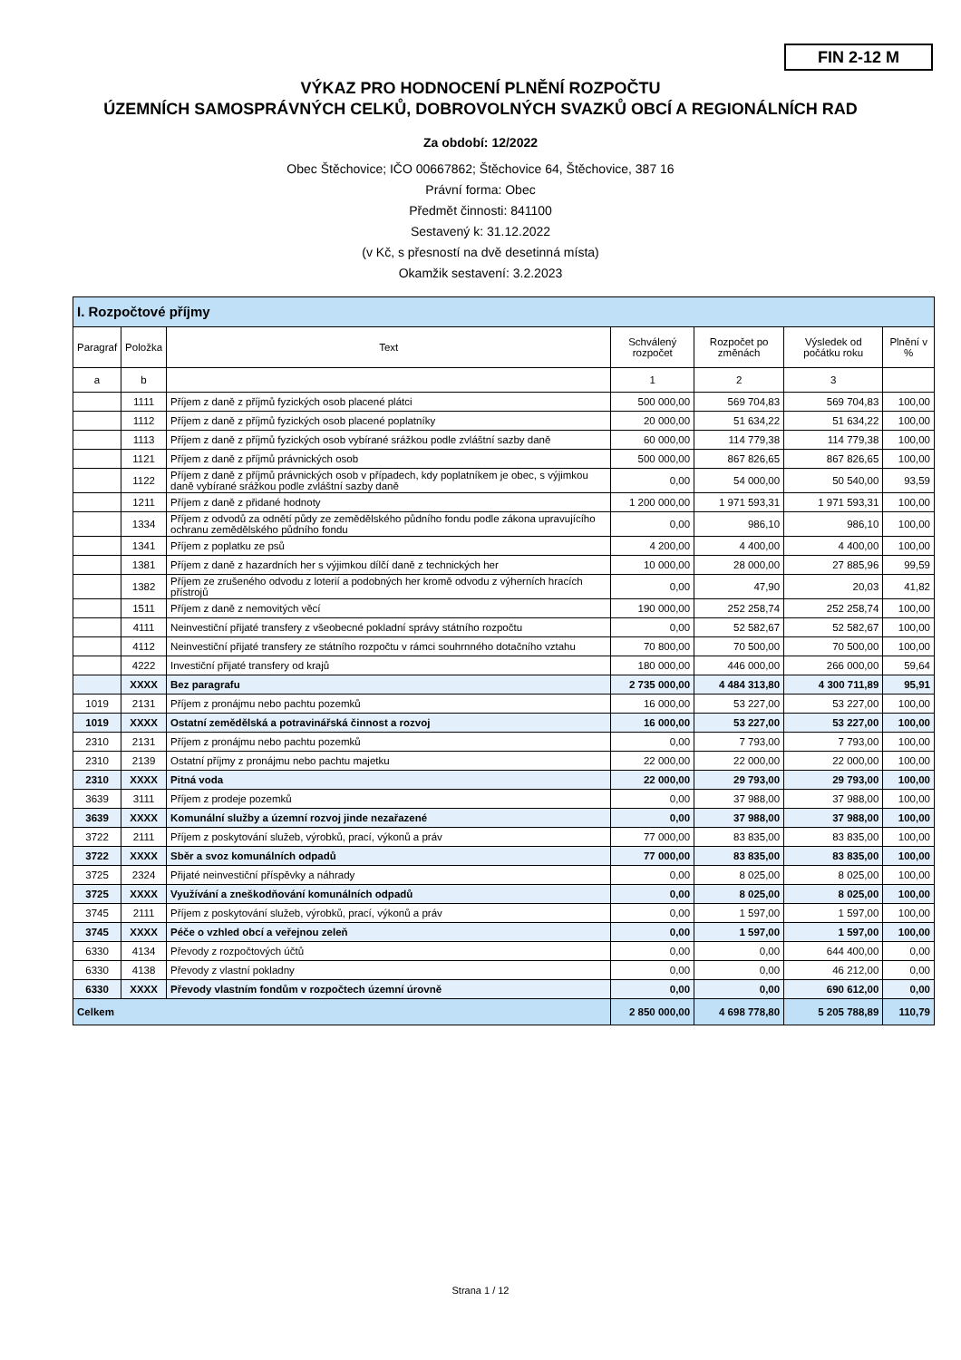FIN 2-12 M
VÝKAZ PRO HODNOCENÍ PLNĚNÍ ROZPOČTU
ÚZEMNÍCH SAMOSPRÁVNÝCH CELKŮ, DOBROVOLNÝCH SVAZKŮ OBCÍ A REGIONÁLNÍCH RAD
Za období: 12/2022
Obec Štěchovice; IČO 00667862; Štěchovice 64, Štěchovice, 387 16
Právní forma: Obec
Předmět činnosti: 841100
Sestavený k: 31.12.2022
(v Kč, s přesností na dvě desetinná místa)
Okamžik sestavení: 3.2.2023
| I. Rozpočtové příjmy | | | | | | |
| Paragraf | Položka | Text | Schválený rozpočet | Rozpočet po změnách | Výsledek od počátku roku | Plnění v % |
| a | b | | 1 | 2 | 3 | |
| | 1111 | Příjem z daně z příjmů fyzických osob placené plátci | 500 000,00 | 569 704,83 | 569 704,83 | 100,00 |
| | 1112 | Příjem z daně z příjmů fyzických osob placené poplatníky | 20 000,00 | 51 634,22 | 51 634,22 | 100,00 |
| | 1113 | Příjem z daně z příjmů fyzických osob vybírané srážkou podle zvláštní sazby daně | 60 000,00 | 114 779,38 | 114 779,38 | 100,00 |
| | 1121 | Příjem z daně z příjmů právnických osob | 500 000,00 | 867 826,65 | 867 826,65 | 100,00 |
| | 1122 | Příjem z daně z příjmů právnických osob v případech, kdy poplatníkem je obec, s výjimkou daně vybírané srážkou podle zvláštní sazby daně | 0,00 | 54 000,00 | 50 540,00 | 93,59 |
| | 1211 | Příjem z daně z přidané hodnoty | 1 200 000,00 | 1 971 593,31 | 1 971 593,31 | 100,00 |
| | 1334 | Příjem z odvodů za odnětí půdy ze zemědělského půdního fondu podle zákona upravujícího ochranu zemědělského půdního fondu | 0,00 | 986,10 | 986,10 | 100,00 |
| | 1341 | Příjem z poplatku ze psů | 4 200,00 | 4 400,00 | 4 400,00 | 100,00 |
| | 1381 | Příjem z daně z hazardních her s výjimkou dílčí daně z technických her | 10 000,00 | 28 000,00 | 27 885,96 | 99,59 |
| | 1382 | Příjem ze zrušeného odvodu z loterií a podobných her kromě odvodu z výherních hracích přístrojů | 0,00 | 47,90 | 20,03 | 41,82 |
| | 1511 | Příjem z daně z nemovitých věcí | 190 000,00 | 252 258,74 | 252 258,74 | 100,00 |
| | 4111 | Neinvestiční přijaté transfery z všeobecné pokladní správy státního rozpočtu | 0,00 | 52 582,67 | 52 582,67 | 100,00 |
| | 4112 | Neinvestiční přijaté transfery ze státního rozpočtu v rámci souhrnného dotačního vztahu | 70 800,00 | 70 500,00 | 70 500,00 | 100,00 |
| | 4222 | Investiční přijaté transfery od krajů | 180 000,00 | 446 000,00 | 266 000,00 | 59,64 |
| | XXXX | Bez paragrafu | 2 735 000,00 | 4 484 313,80 | 4 300 711,89 | 95,91 |
| 1019 | 2131 | Příjem z pronájmu nebo pachtu pozemků | 16 000,00 | 53 227,00 | 53 227,00 | 100,00 |
| 1019 | XXXX | Ostatní zemědělská a potravinářská činnost a rozvoj | 16 000,00 | 53 227,00 | 53 227,00 | 100,00 |
| 2310 | 2131 | Příjem z pronájmu nebo pachtu pozemků | 0,00 | 7 793,00 | 7 793,00 | 100,00 |
| 2310 | 2139 | Ostatní příjmy z pronájmu nebo pachtu majetku | 22 000,00 | 22 000,00 | 22 000,00 | 100,00 |
| 2310 | XXXX | Pitná voda | 22 000,00 | 29 793,00 | 29 793,00 | 100,00 |
| 3639 | 3111 | Příjem z prodeje pozemků | 0,00 | 37 988,00 | 37 988,00 | 100,00 |
| 3639 | XXXX | Komunální služby a územní rozvoj jinde nezařazené | 0,00 | 37 988,00 | 37 988,00 | 100,00 |
| 3722 | 2111 | Příjem z poskytování služeb, výrobků, prací, výkonů a práv | 77 000,00 | 83 835,00 | 83 835,00 | 100,00 |
| 3722 | XXXX | Sběr a svoz komunálních odpadů | 77 000,00 | 83 835,00 | 83 835,00 | 100,00 |
| 3725 | 2324 | Přijaté neinvestiční příspěvky a náhrady | 0,00 | 8 025,00 | 8 025,00 | 100,00 |
| 3725 | XXXX | Využívání a zneškodňování komunálních odpadů | 0,00 | 8 025,00 | 8 025,00 | 100,00 |
| 3745 | 2111 | Příjem z poskytování služeb, výrobků, prací, výkonů a práv | 0,00 | 1 597,00 | 1 597,00 | 100,00 |
| 3745 | XXXX | Péče o vzhled obcí a veřejnou zeleň | 0,00 | 1 597,00 | 1 597,00 | 100,00 |
| 6330 | 4134 | Převody z rozpočtových účtů | 0,00 | 0,00 | 644 400,00 | 0,00 |
| 6330 | 4138 | Převody z vlastní pokladny | 0,00 | 0,00 | 46 212,00 | 0,00 |
| 6330 | XXXX | Převody vlastním fondům v rozpočtech územní úrovně | 0,00 | 0,00 | 690 612,00 | 0,00 |
| Celkem | | | 2 850 000,00 | 4 698 778,80 | 5 205 788,89 | 110,79 |
Strana 1 / 12